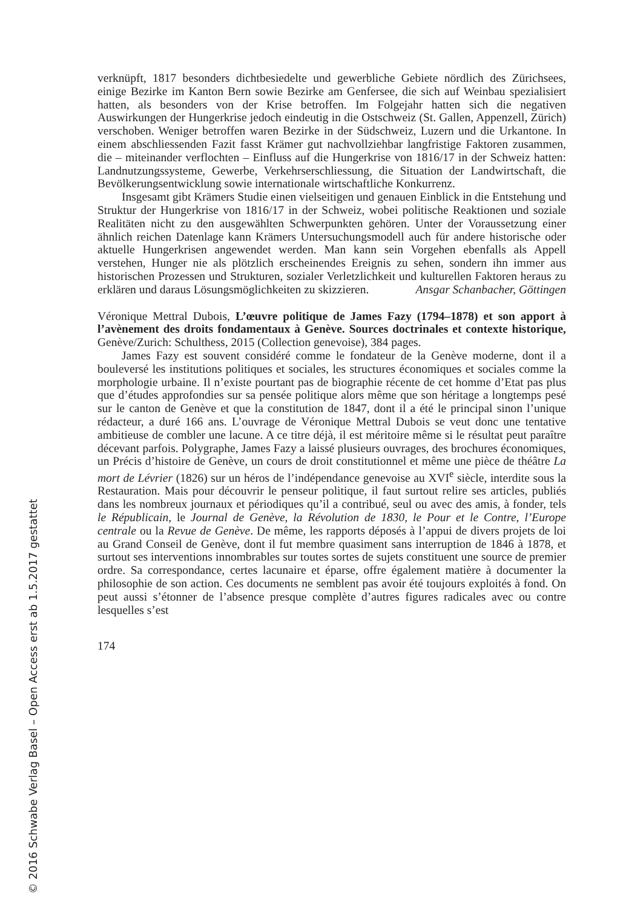verknüpft, 1817 besonders dichtbesiedelte und gewerbliche Gebiete nördlich des Zürichsees, einige Bezirke im Kanton Bern sowie Bezirke am Genfersee, die sich auf Weinbau spezialisiert hatten, als besonders von der Krise betroffen. Im Folgejahr hatten sich die negativen Auswirkungen der Hungerkrise jedoch eindeutig in die Ostschweiz (St. Gallen, Appenzell, Zürich) verschoben. Weniger betroffen waren Bezirke in der Südschweiz, Luzern und die Urkantone. In einem abschliessenden Fazit fasst Krämer gut nachvollziehbar langfristige Faktoren zusammen, die – miteinander verflochten – Einfluss auf die Hungerkrise von 1816/17 in der Schweiz hatten: Landnutzungssysteme, Gewerbe, Verkehrserschliessung, die Situation der Landwirtschaft, die Bevölkerungsentwicklung sowie internationale wirtschaftliche Konkurrenz.
Insgesamt gibt Krämers Studie einen vielseitigen und genauen Einblick in die Entstehung und Struktur der Hungerkrise von 1816/17 in der Schweiz, wobei politische Reaktionen und soziale Realitäten nicht zu den ausgewählten Schwerpunkten gehören. Unter der Voraussetzung einer ähnlich reichen Datenlage kann Krämers Untersuchungsmodell auch für andere historische oder aktuelle Hungerkrisen angewendet werden. Man kann sein Vorgehen ebenfalls als Appell verstehen, Hunger nie als plötzlich erscheinendes Ereignis zu sehen, sondern ihn immer aus historischen Prozessen und Strukturen, sozialer Verletzlichkeit und kulturellen Faktoren heraus zu erklären und daraus Lösungsmöglichkeiten zu skizzieren. Ansgar Schanbacher, Göttingen
Véronique Mettral Dubois, L’œuvre politique de James Fazy (1794–1878) et son apport à l’avènement des droits fondamentaux à Genève. Sources doctrinales et contexte historique, Genève/Zurich: Schulthess, 2015 (Collection genevoise), 384 pages.
James Fazy est souvent considéré comme le fondateur de la Genève moderne, dont il a bouleversé les institutions politiques et sociales, les structures économiques et sociales comme la morphologie urbaine. Il n’existe pourtant pas de biographie récente de cet homme d’Etat pas plus que d’études approfondies sur sa pensée politique alors même que son héritage a longtemps pesé sur le canton de Genève et que la constitution de 1847, dont il a été le principal sinon l’unique rédacteur, a duré 166 ans. L’ouvrage de Véronique Mettral Dubois se veut donc une tentative ambitieuse de combler une lacune. A ce titre déjà, il est méritoire même si le résultat peut paraître décevant parfois. Polygraphe, James Fazy a laissé plusieurs ouvrages, des brochures économiques, un Précis d’histoire de Genève, un cours de droit constitutionnel et même une pièce de théâtre La mort de Lévrier (1826) sur un héros de l’indépendance genevoise au XVI<sup>e</sup> siècle, interdite sous la Restauration. Mais pour découvrir le penseur politique, il faut surtout relire ses articles, publiés dans les nombreux journaux et périodiques qu’il a contribué, seul ou avec des amis, à fonder, tels le Républicain, le Journal de Genève, la Révolution de 1830, le Pour et le Contre, l’Europe centrale ou la Revue de Genève. De même, les rapports déposés à l’appui de divers projets de loi au Grand Conseil de Genève, dont il fut membre quasiment sans interruption de 1846 à 1878, et surtout ses interventions innombrables sur toutes sortes de sujets constituent une source de premier ordre. Sa correspondance, certes lacunaire et éparse, offre également matière à documenter la philosophie de son action. Ces documents ne semblent pas avoir été toujours exploités à fond. On peut aussi s’étonner de l’absence presque complète d’autres figures radicales avec ou contre lesquelles s’est
174
© 2016 Schwabe Verlag Basel – Open Access erst ab 1.5.2017 gestattet